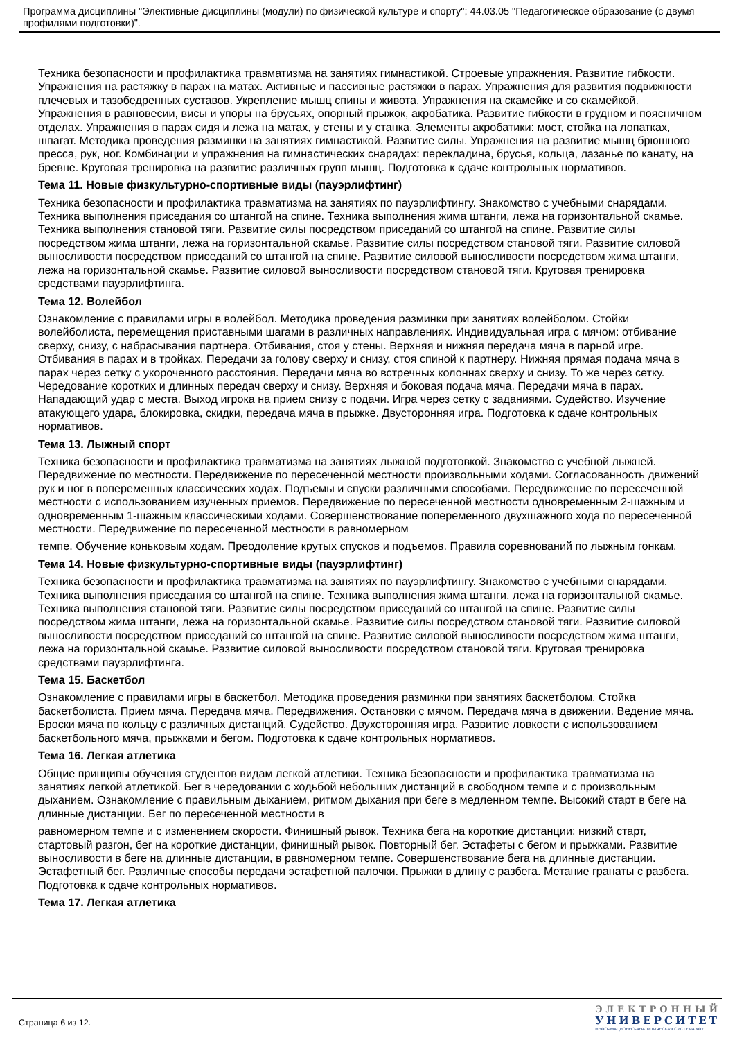Программа дисциплины "Элективные дисциплины (модули) по физической культуре и спорту"; 44.03.05 "Педагогическое образование (с двумя профилями подготовки)".
Техника безопасности и профилактика травматизма на занятиях гимнастикой. Строевые упражнения. Развитие гибкости. Упражнения на растяжку в парах на матах. Активные и пассивные растяжки в парах. Упражнения для развития подвижности плечевых и тазобедренных суставов. Укрепление мышц спины и живота. Упражнения на скамейке и со скамейкой. Упражнения в равновесии, висы и упоры на брусьях, опорный прыжок, акробатика. Развитие гибкости в грудном и поясничном отделах. Упражнения в парах сидя и лежа на матах, у стены и у станка. Элементы акробатики: мост, стойка на лопатках, шпагат. Методика проведения разминки на занятиях гимнастикой. Развитие силы. Упражнения на развитие мышц брюшного пресса, рук, ног. Комбинации и упражнения на гимнастических снарядах: перекладина, брусья, кольца, лазанье по канату, на бревне. Круговая тренировка на развитие различных групп мышц. Подготовка к сдаче контрольных нормативов.
Тема 11. Новые физкультурно-спортивные виды (пауэрлифтинг)
Техника безопасности и профилактика травматизма на занятиях по пауэрлифтингу. Знакомство с учебными снарядами. Техника выполнения приседания со штангой на спине. Техника выполнения жима штанги, лежа на горизонтальной скамье. Техника выполнения становой тяги. Развитие силы посредством приседаний со штангой на спине. Развитие силы посредством жима штанги, лежа на горизонтальной скамье. Развитие силы посредством становой тяги. Развитие силовой выносливости посредством приседаний со штангой на спине. Развитие силовой выносливости посредством жима штанги, лежа на горизонтальной скамье. Развитие силовой выносливости посредством становой тяги. Круговая тренировка средствами пауэрлифтинга.
Тема 12. Волейбол
Ознакомление с правилами игры в волейбол. Методика проведения разминки при занятиях волейболом. Стойки волейболиста, перемещения приставными шагами в различных направлениях. Индивидуальная игра с мячом: отбивание сверху, снизу, с набрасывания партнера. Отбивания, стоя у стены. Верхняя и нижняя передача мяча в парной игре. Отбивания в парах и в тройках. Передачи за голову сверху и снизу, стоя спиной к партнеру. Нижняя прямая подача мяча в парах через сетку с укороченного расстояния. Передачи мяча во встречных колоннах сверху и снизу. То же через сетку. Чередование коротких и длинных передач сверху и снизу. Верхняя и боковая подача мяча. Передачи мяча в парах. Нападающий удар с места. Выход игрока на прием снизу с подачи. Игра через сетку с заданиями. Судейство. Изучение атакующего удара, блокировка, скидки, передача мяча в прыжке. Двусторонняя игра. Подготовка к сдаче контрольных нормативов.
Тема 13. Лыжный спорт
Техника безопасности и профилактика травматизма на занятиях лыжной подготовкой. Знакомство с учебной лыжней. Передвижение по местности. Передвижение по пересеченной местности произвольными ходами. Согласованность движений рук и ног в попеременных классических ходах. Подъемы и спуски различными способами. Передвижение по пересеченной местности с использованием изученных приемов. Передвижение по пересеченной местности одновременным 2-шажным и одновременным 1-шажным классическими ходами. Совершенствование попеременного двухшажного хода по пересеченной местности. Передвижение по пересеченной местности в равномерном
темпе. Обучение коньковым ходам. Преодоление крутых спусков и подъемов. Правила соревнований по лыжным гонкам.
Тема 14. Новые физкультурно-спортивные виды (пауэрлифтинг)
Техника безопасности и профилактика травматизма на занятиях по пауэрлифтингу. Знакомство с учебными снарядами. Техника выполнения приседания со штангой на спине. Техника выполнения жима штанги, лежа на горизонтальной скамье. Техника выполнения становой тяги. Развитие силы посредством приседаний со штангой на спине. Развитие силы посредством жима штанги, лежа на горизонтальной скамье. Развитие силы посредством становой тяги. Развитие силовой выносливости посредством приседаний со штангой на спине. Развитие силовой выносливости посредством жима штанги, лежа на горизонтальной скамье. Развитие силовой выносливости посредством становой тяги. Круговая тренировка средствами пауэрлифтинга.
Тема 15. Баскетбол
Ознакомление с правилами игры в баскетбол. Методика проведения разминки при занятиях баскетболом. Стойка баскетболиста. Прием мяча. Передача мяча. Передвижения. Остановки с мячом. Передача мяча в движении. Ведение мяча. Броски мяча по кольцу с различных дистанций. Судейство. Двухсторонняя игра. Развитие ловкости с использованием баскетбольного мяча, прыжками и бегом. Подготовка к сдаче контрольных нормативов.
Тема 16. Легкая атлетика
Общие принципы обучения студентов видам легкой атлетики. Техника безопасности и профилактика травматизма на занятиях легкой атлетикой. Бег в чередовании с ходьбой небольших дистанций в свободном темпе и с произвольным дыханием. Ознакомление с правильным дыханием, ритмом дыхания при беге в медленном темпе. Высокий старт в беге на длинные дистанции. Бег по пересеченной местности в
равномерном темпе и с изменением скорости. Финишный рывок. Техника бега на короткие дистанции: низкий старт, стартовый разгон, бег на короткие дистанции, финишный рывок. Повторный бег. Эстафеты с бегом и прыжками. Развитие выносливости в беге на длинные дистанции, в равномерном темпе. Совершенствование бега на длинные дистанции. Эстафетный бег. Различные способы передачи эстафетной палочки. Прыжки в длину с разбега. Метание гранаты с разбега. Подготовка к сдаче контрольных нормативов.
Тема 17. Легкая атлетика
Страница 6 из 12.
ЭЛЕКТРОННЫЙ
УНИВЕРСИТЕТ
ИНФОРМАЦИОННО-АНАЛИТИЧЕСКАЯ СИСТЕМА КФУ